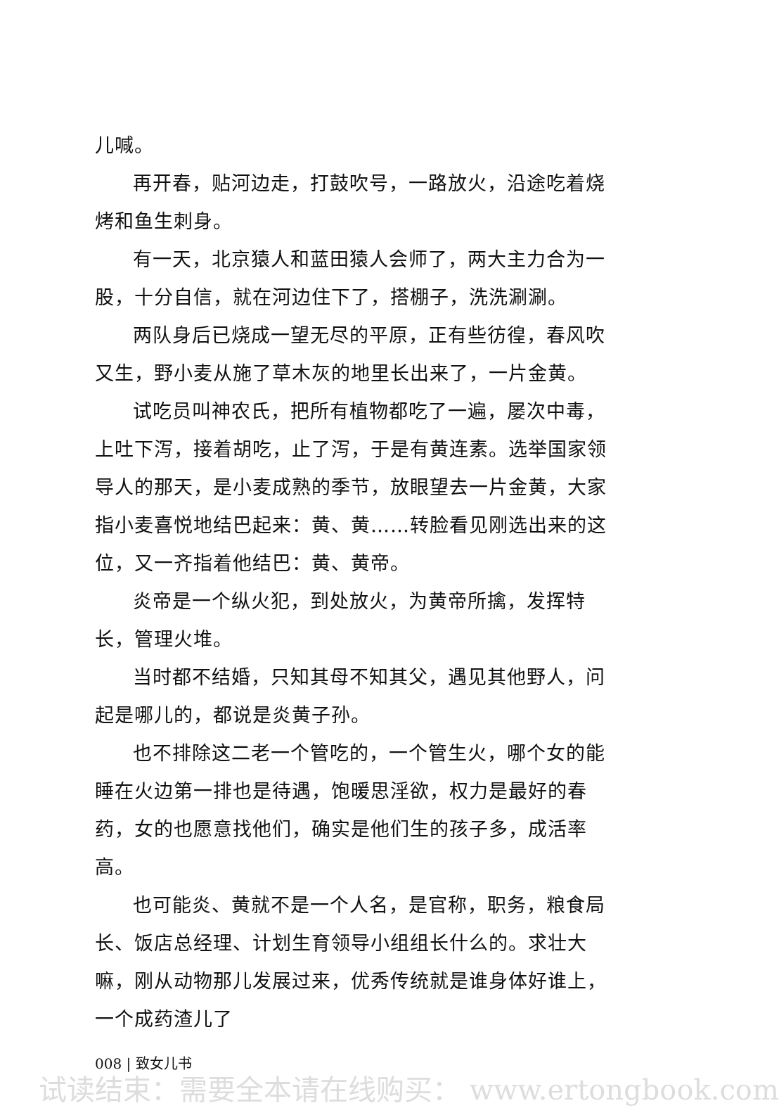儿喊。
再开春，贴河边走，打鼓吹号，一路放火，沿途吃着烧烤和鱼生刺身。
有一天，北京猿人和蓝田猿人会师了，两大主力合为一股，十分自信，就在河边住下了，搭棚子，洗洗涮涮。
两队身后已烧成一望无尽的平原，正有些彷徨，春风吹又生，野小麦从施了草木灰的地里长出来了，一片金黄。
试吃员叫神农氏，把所有植物都吃了一遍，屡次中毒，上吐下泻，接着胡吃，止了泻，于是有黄连素。选举国家领导人的那天，是小麦成熟的季节，放眼望去一片金黄，大家指小麦喜悦地结巴起来：黄、黄……转脸看见刚选出来的这位，又一齐指着他结巴：黄、黄帝。
炎帝是一个纵火犯，到处放火，为黄帝所擒，发挥特长，管理火堆。
当时都不结婚，只知其母不知其父，遇见其他野人，问起是哪儿的，都说是炎黄子孙。
也不排除这二老一个管吃的，一个管生火，哪个女的能睡在火边第一排也是待遇，饱暖思淫欲，权力是最好的春药，女的也愿意找他们，确实是他们生的孩子多，成活率高。
也可能炎、黄就不是一个人名，是官称，职务，粮食局长、饭店总经理、计划生育领导小组组长什么的。求壮大嘛，刚从动物那儿发展过来，优秀传统就是谁身体好谁上，一个成药渣儿了
008 | 致女儿书
试读结束：需要全本请在线购买： www.ertongbook.com